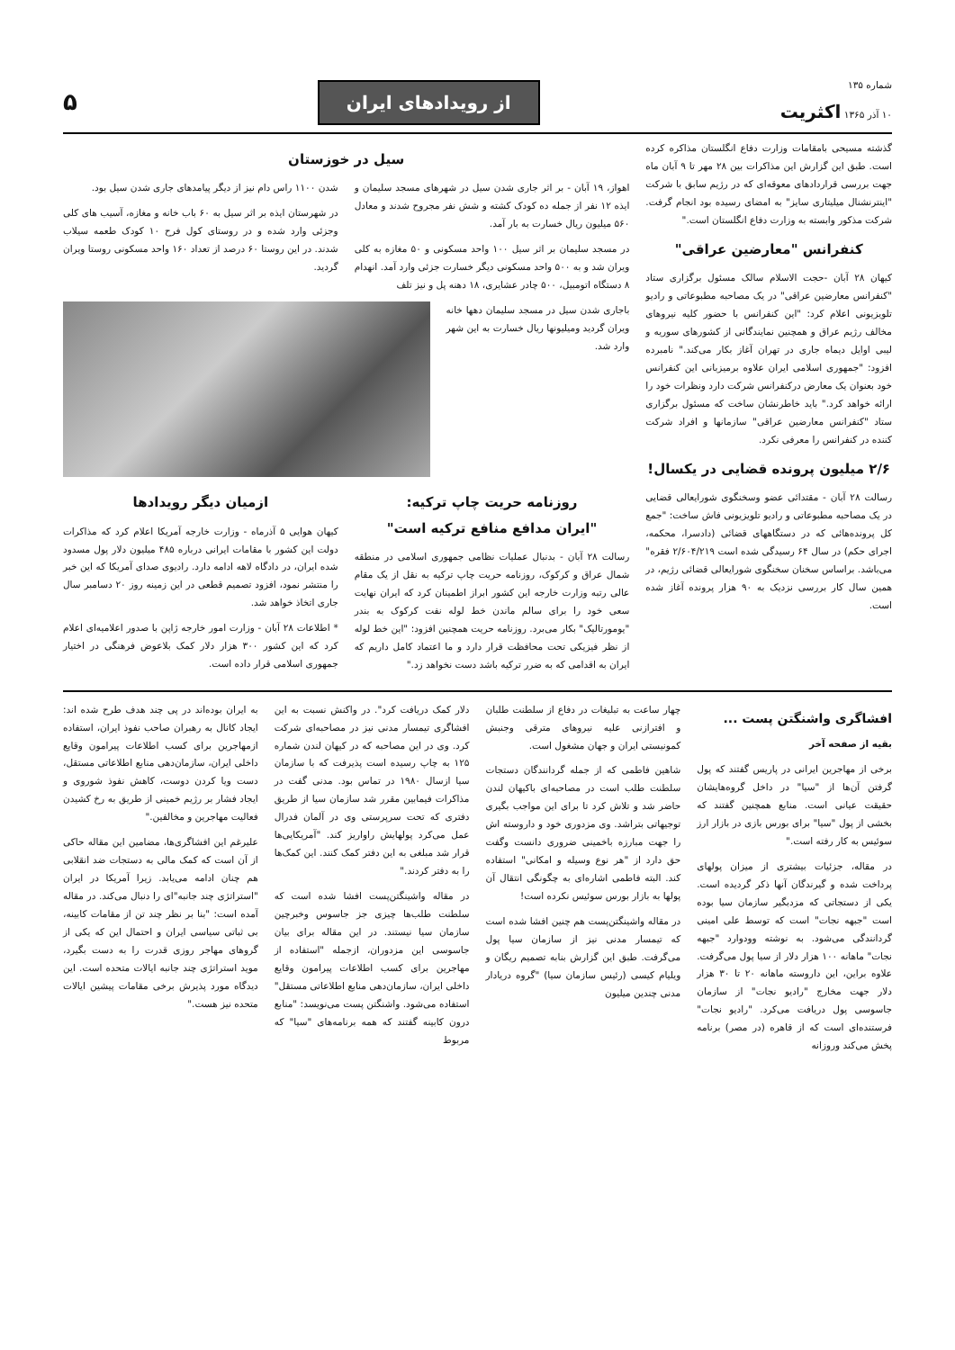شماره ۱۳۵
۱۰ آذر ۱۳۶۵ اکثریت
از رویدادهای ایران
۵
گذشته مسیحی بامقامات وزارت دفاع انگلستان مذاکره کرده است. طبق این گزارش این مذاکرات بین ۲۸ مهر تا ۹ آبان ماه جهت بررسی قراردادهای معوقه‌ای که در رژیم سابق با شرکت "اینترنشنال میلیتاری سایز" به امضای رسیده بود انجام گرفت. شرکت مذکور وابسته به وزارت دفاع انگلستان است."
کنفرانس "معارضین عراقی"
کیهان ۲۸ آبان -حجت الاسلام سالک مسئول برگزاری ستاد "کنفرانس معارضین عراقی" در یک مصاحبه مطبوعاتی و رادیو تلویزیونی اعلام کرد: "این کنفرانس با حضور کلیه نیروهای مخالف رژیم عراق و همچنین نمایندگانی از کشورهای سوریه و لیبی اوایل دیماه جاری در تهران آغاز بکار می‌کند." نامبرده افزود: "جمهوری اسلامی ایران علاوه برمیزبانی این کنفرانس خود بعنوان یک معارض درکنفرانس شرکت دارد ونظرات خود را ارائه خواهد کرد." باید خاطرنشان ساخت که مسئول برگزاری ستاد "کنفرانس معارضین عراقی" سازمانها و افراد شرکت کننده در کنفرانس را معرفی نکرد.
۲/۶ میلیون پرونده قضایی در یکسال!
رسالت ۲۸ آبان - مقتدائی عضو وسخنگوی شورایعالی قضایی در یک مصاحبه مطبوعاتی و رادیو تلویزیونی فاش ساخت: "جمع کل پرونده‌هائی که در دستگاههای قضائی (دادسرا، محکمه، اجرای حکم) در سال ۶۴ رسیدگی شده است ۲/۶۰۴/۲۱۹ فقره" می‌باشد. براساس سخنان سخنگوی شورایعالی قضائی رژیم، در همین سال کار بررسی نزدیک به ۹۰ هزار پرونده آغاز شده است.
سیل در خوزستان
اهواز، ۱۹ آبان - بر اثر جاری شدن سیل در شهرهای مسجد سلیمان و ایذه ۱۲ نفر از جمله ده کودک کشته و شش نفر مجروح شدند و معادل ۵۶۰ میلیون ریال خسارت به بار آمد.
در مسجد سلیمان بر اثر سیل ۱۰۰ واحد مسکونی و ۵۰ مغازه به کلی ویران شد و به ۵۰۰ واحد مسکونی دیگر خسارت جزئی وارد آمد. انهدام ۸ دستگاه اتومبیل، ۵۰۰ چادر عشایری، ۱۸ دهنه پل و نیز تلف
شدن ۱۱۰۰ راس دام نیز از دیگر پیامدهای جاری شدن سیل بود.
در شهرستان ایذه بر اثر سیل به ۶۰ باب خانه و مغازه، آسیب های کلی وجزئی وارد شده و در روستای کول فرح ۱۰ کودک طعمه سیلاب شدند. در این روستا ۶۰ درصد از تعداد ۱۶۰ واحد مسکونی روستا ویران گردید.
باجاری شدن سیل در مسجد سلیمان دهها خانه ویران گردید ومیلیونها ریال خسارت به این شهر وارد شد.
روزنامه حریت چاپ ترکیه:
"ایران مدافع منافع ترکیه است"
رسالت ۲۸ آبان - بدنبال عملیات نظامی جمهوری اسلامی در منطقه شمال عراق و کرکوک، روزنامه حریت چاپ ترکیه به نقل از یک مقام عالی رتبه وزارت خارجه این کشور ابراز اطمینان کرد که ایران نهایت سعی خود را برای سالم ماندن خط لوله نفت کرکوک به بندر "یومورتالیک" بکار می‌برد. روزنامه حریت همچنین افزود: "این خط لوله از نظر فیزیکی تحت محافظت قرار دارد و ما اعتماد کامل داریم که ایران به اقدامی که به ضرر ترکیه باشد دست نخواهد زد."
ازمیان دیگر رویدادها
کیهان هوایی ۵ آذرماه - وزارت خارجه آمریکا اعلام کرد که مذاکرات دولت این کشور با مقامات ایرانی درباره ۴۸۵ میلیون دلار پول مسدود شده ایران، در دادگاه لاهه ادامه دارد. رادیوی صدای آمریکا که این خبر را منتشر نمود، افزود تصمیم قطعی در این زمینه روز ۲۰ دسامبر سال جاری اتخاذ خواهد شد.
* اطلاعات ۲۸ آبان - وزارت امور خارجه ژاپن با صدور اعلامیه‌ای اعلام کرد که این کشور ۳۰۰ هزار دلار کمک بلاعوض فرهنگی در اختیار جمهوری اسلامی قرار داده است.
افشاگری واشنگتن پست ...
بقیه از صفحه آخر
برخی از مهاجرین ایرانی در پاریس گفتند که پول گرفتن آن‌ها از "سیا" در داخل گروه‌هایشان حقیقت عیانی است. منابع همچنین گفتند که بخشی از پول "سیا" برای بورس بازی در بازار ارز سوئیس به کار رفته است."
در مقاله، جزئیات بیشتری از میزان پولهای پرداخت شده و گیرندگان آنها ذکر گردیده است. یکی از دستجاتی که مزدبگیر سازمان سیا بوده است "جبهه نجات" است که توسط علی امینی گردانندگی می‌شود. به نوشته وودوارد "جبهه نجات" ماهانه ۱۰۰ هزار دلار از سیا پول می‌گرفت. علاوه براین، این داروسته ماهانه ۲۰ تا ۳۰ هزار دلار جهت مخارج "رادیو نجات" از سازمان جاسوسی پول دریافت می‌کرد. "رادیو نجات" فرستنده‌ای است که از قاهره (در مصر) برنامه پخش می‌کند وروزانه
چهار ساعت به تبلیغات در دفاع از سلطنت طلبان و افترازنی علیه نیروهای مترقی وجنبش کمونیستی ایران و جهان مشغول است.
شاهین فاطمی که از جمله گردانندگان دستجات سلطنت طلب است در مصاحبه‌ای باکیهان لندن حاضر شد و تلاش کرد تا برای این مواجب بگیری توجیهاتی بتراشد. وی مزدوری خود و داروسته اش را جهت مبارزه باخمینی ضروری دانست وگفت حق دارد از "هر نوع وسیله و امکانی" استفاده کند. البته فاطمی اشاره‌ای به چگونگی انتقال آن پولها به بازار بورس سوئیس نکرده است!
در مقاله واشینگتن‌پست هم چنین افشا شده است که تیمسار مدنی نیز از سازمان سیا پول می‌گرفت. طبق این گزارش بنابه تصمیم ریگان و ویلیام کیسی (رئیس سازمان سیا) "گروه دریادار مدنی چندین میلیون
دلار کمک دریافت کرد". در واکنش نسبت به این افشاگری تیمسار مدنی نیز در مصاحبه‌ای شرکت کرد. وی در این مصاحبه که در کیهان لندن شماره ۱۲۵ به چاپ رسیده است پذیرفت که با سازمان سیا ازسال ۱۹۸۰ در تماس بود. مدنی گفت در مذاکرات فیمابین مقرر شد سازمان سیا از طریق دفتری که تحت سرپرستی وی در آلمان فدرال عمل می‌کرد پولهایش راواریز کند. "آمریکایی‌ها قرار شد مبلغی به این دفتر کمک کنند. این کمک‌ها را به دفتر کردند."
در مقاله واشینگتن‌پست افشا شده است که سلطنت طلب‌ها چیزی جز جاسوس وخبرچین سازمان سیا نیستند. در این مقاله برای بیان جاسوسی این مزدوران، ازجمله "استفاده از مهاجرین برای کسب اطلاعات پیرامون وقایع داخلی ایران، سازمان‌دهی منابع اطلاعاتی مستقل" استفاده می‌شود. واشنگتن پست می‌نویسد: "منابع درون کابینه گفتند که همه برنامه‌های "سیا" که مربوط
به ایران بوده‌اند در پی چند هدف طرح شده اند: ایجاد کانال به رهبران صاحب نفوذ ایران، استفاده ازمهاجرین برای کسب اطلاعات پیرامون وقایع داخلی ایران، سازمان‌دهی منابع اطلاعاتی مستقل، دست ویا کردن دوست، کاهش نفوذ شوروی و ایجاد فشار بر رژیم خمینی از طریق به رخ کشیدن فعالیت مهاجرین و مخالفین."
علیرغم این افشاگری‌ها، مضامین این مقاله حاکی از آن است که کمک مالی به دستجات ضد انقلابی هم چنان ادامه می‌یابد. زیرا آمریکا در ایران "استراتژی چند جانبه"‌ای را دنبال می‌کند. در مقاله آمده است: "بنا بر نظر چند تن از مقامات کابینه، بی ثباتی سیاسی ایران و احتمال این که یکی از گروهای مهاجر روزی قدرت را به دست بگیرد، موید استراتژی چند جانبه ایالات متحده است. این دیدگاه مورد پذیرش برخی مقامات پیشین ایالات متحده نیز هست."